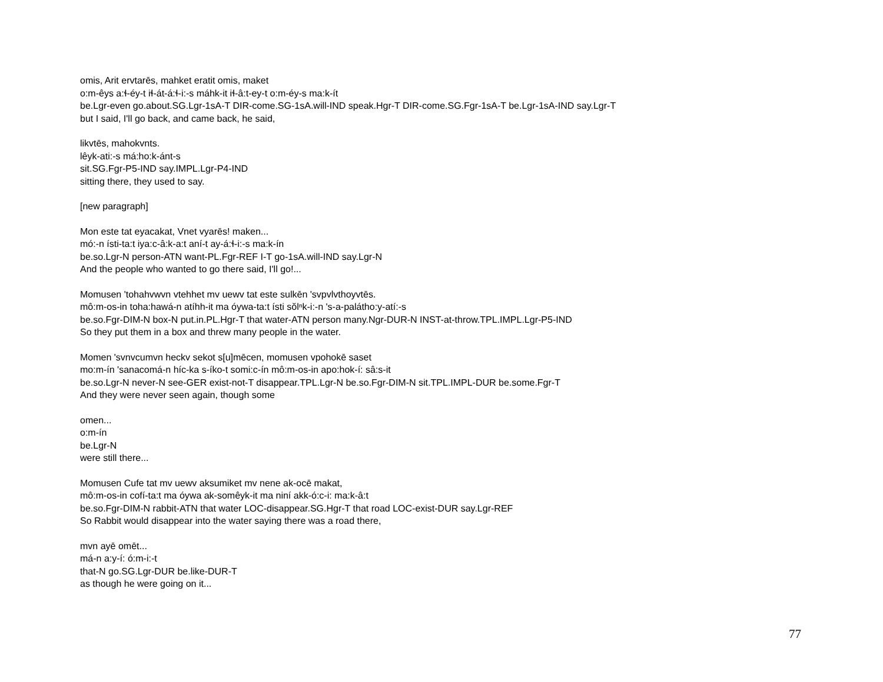omis, Arit ervtarēs, mahket eratit omis, maket
o:m-êys a:ɬ-éy-t iɬ-át-á:ɬ-i:-s máhk-it iɬ-â:t-ey-t o:m-éy-s ma:k-ít
be.Lgr-even go.about.SG.Lgr-1sA-T DIR-come.SG-1sA.will-IND speak.Hgr-T DIR-come.SG.Fgr-1sA-T be.Lgr-1sA-IND say.Lgr-T
but I said, I'll go back, and came back, he said,
likvtēs, mahokvnts.
lêyk-ati:-s má:ho:k-ánt-s
sit.SG.Fgr-P5-IND say.IMPL.Lgr-P4-IND
sitting there, they used to say.
[new paragraph]
Mon este tat eyacakat, Vnet vyarēs! maken...
mó:-n ísti-ta:t iya:c-â:k-a:t aní-t ay-á:ɬ-i:-s ma:k-ín
be.so.Lgr-N person-ATN want-PL.Fgr-REF I-T go-1sA.will-IND say.Lgr-N
And the people who wanted to go there said, I'll go!...
Momusen 'tohahvwvn vtehhet mv uewv tat este sulkēn 'svpvlvthoyvtēs.
mô:m-os-in toha:hawá-n atíhh-it ma óywa-ta:t ísti sŏlⁿk-i:-n 's-a-palátho:y-atí:-s
be.so.Fgr-DIM-N box-N put.in.PL.Hgr-T that water-ATN person many.Ngr-DUR-N INST-at-throw.TPL.IMPL.Lgr-P5-IND
So they put them in a box and threw many people in the water.
Momen 'svnvcumvn heckv sekot s[u]mēcen, momusen vpohokē saset
mo:m-ín 'sanacomá-n híc-ka s-íko-t somi:c-ín mô:m-os-in apo:hok-í: sâ:s-it
be.so.Lgr-N never-N see-GER exist-not-T disappear.TPL.Lgr-N be.so.Fgr-DIM-N sit.TPL.IMPL-DUR be.some.Fgr-T
And they were never seen again, though some
omen...
o:m-ín
be.Lgr-N
were still there...
Momusen Cufe tat mv uewv aksumiket mv nene ak-ocē makat,
mô:m-os-in cofí-ta:t ma óywa ak-somêyk-it ma niní akk-ó:c-i: ma:k-â:t
be.so.Fgr-DIM-N rabbit-ATN that water LOC-disappear.SG.Hgr-T that road LOC-exist-DUR say.Lgr-REF
So Rabbit would disappear into the water saying there was a road there,
mvn ayē omēt...
má-n a:y-í: ó:m-i:-t
that-N go.SG.Lgr-DUR be.like-DUR-T
as though he were going on it...
77